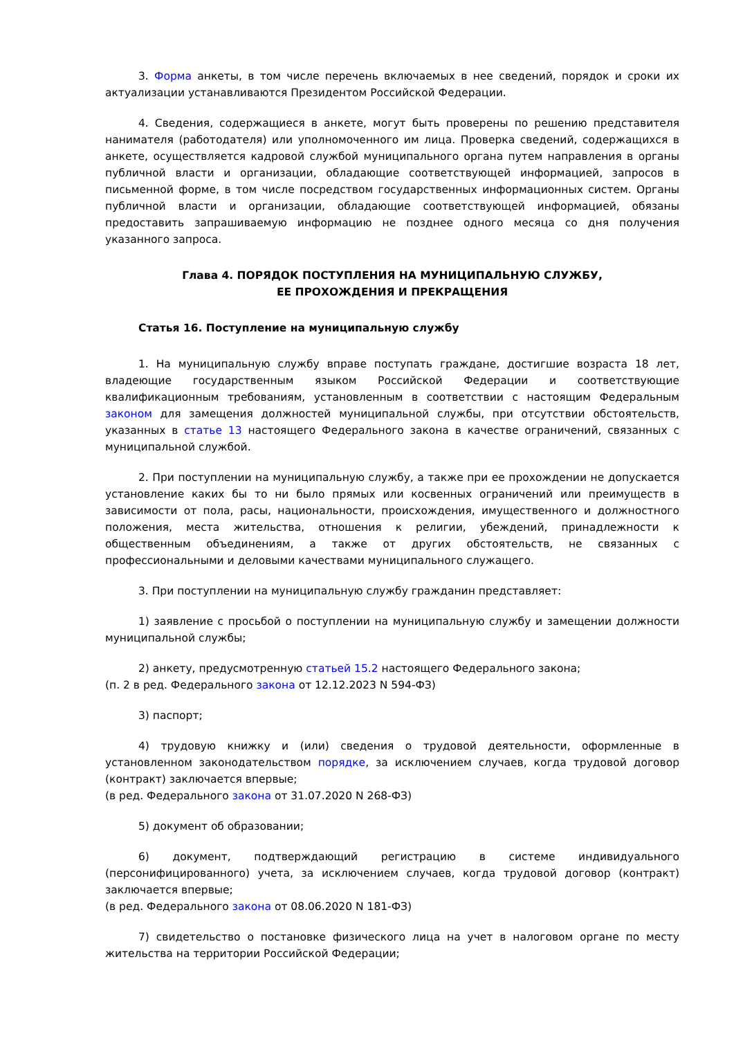3. Форма анкеты, в том числе перечень включаемых в нее сведений, порядок и сроки их актуализации устанавливаются Президентом Российской Федерации.
4. Сведения, содержащиеся в анкете, могут быть проверены по решению представителя нанимателя (работодателя) или уполномоченного им лица. Проверка сведений, содержащихся в анкете, осуществляется кадровой службой муниципального органа путем направления в органы публичной власти и организации, обладающие соответствующей информацией, запросов в письменной форме, в том числе посредством государственных информационных систем. Органы публичной власти и организации, обладающие соответствующей информацией, обязаны предоставить запрашиваемую информацию не позднее одного месяца со дня получения указанного запроса.
Глава 4. ПОРЯДОК ПОСТУПЛЕНИЯ НА МУНИЦИПАЛЬНУЮ СЛУЖБУ,
ЕЕ ПРОХОЖДЕНИЯ И ПРЕКРАЩЕНИЯ
Статья 16. Поступление на муниципальную службу
1. На муниципальную службу вправе поступать граждане, достигшие возраста 18 лет, владеющие государственным языком Российской Федерации и соответствующие квалификационным требованиям, установленным в соответствии с настоящим Федеральным законом для замещения должностей муниципальной службы, при отсутствии обстоятельств, указанных в статье 13 настоящего Федерального закона в качестве ограничений, связанных с муниципальной службой.
2. При поступлении на муниципальную службу, а также при ее прохождении не допускается установление каких бы то ни было прямых или косвенных ограничений или преимуществ в зависимости от пола, расы, национальности, происхождения, имущественного и должностного положения, места жительства, отношения к религии, убеждений, принадлежности к общественным объединениям, а также от других обстоятельств, не связанных с профессиональными и деловыми качествами муниципального служащего.
3. При поступлении на муниципальную службу гражданин представляет:
1) заявление с просьбой о поступлении на муниципальную службу и замещении должности муниципальной службы;
2) анкету, предусмотренную статьей 15.2 настоящего Федерального закона;
(п. 2 в ред. Федерального закона от 12.12.2023 N 594-ФЗ)
3) паспорт;
4) трудовую книжку и (или) сведения о трудовой деятельности, оформленные в установленном законодательством порядке, за исключением случаев, когда трудовой договор (контракт) заключается впервые;
(в ред. Федерального закона от 31.07.2020 N 268-ФЗ)
5) документ об образовании;
6) документ, подтверждающий регистрацию в системе индивидуального (персонифицированного) учета, за исключением случаев, когда трудовой договор (контракт) заключается впервые;
(в ред. Федерального закона от 08.06.2020 N 181-ФЗ)
7) свидетельство о постановке физического лица на учет в налоговом органе по месту жительства на территории Российской Федерации;